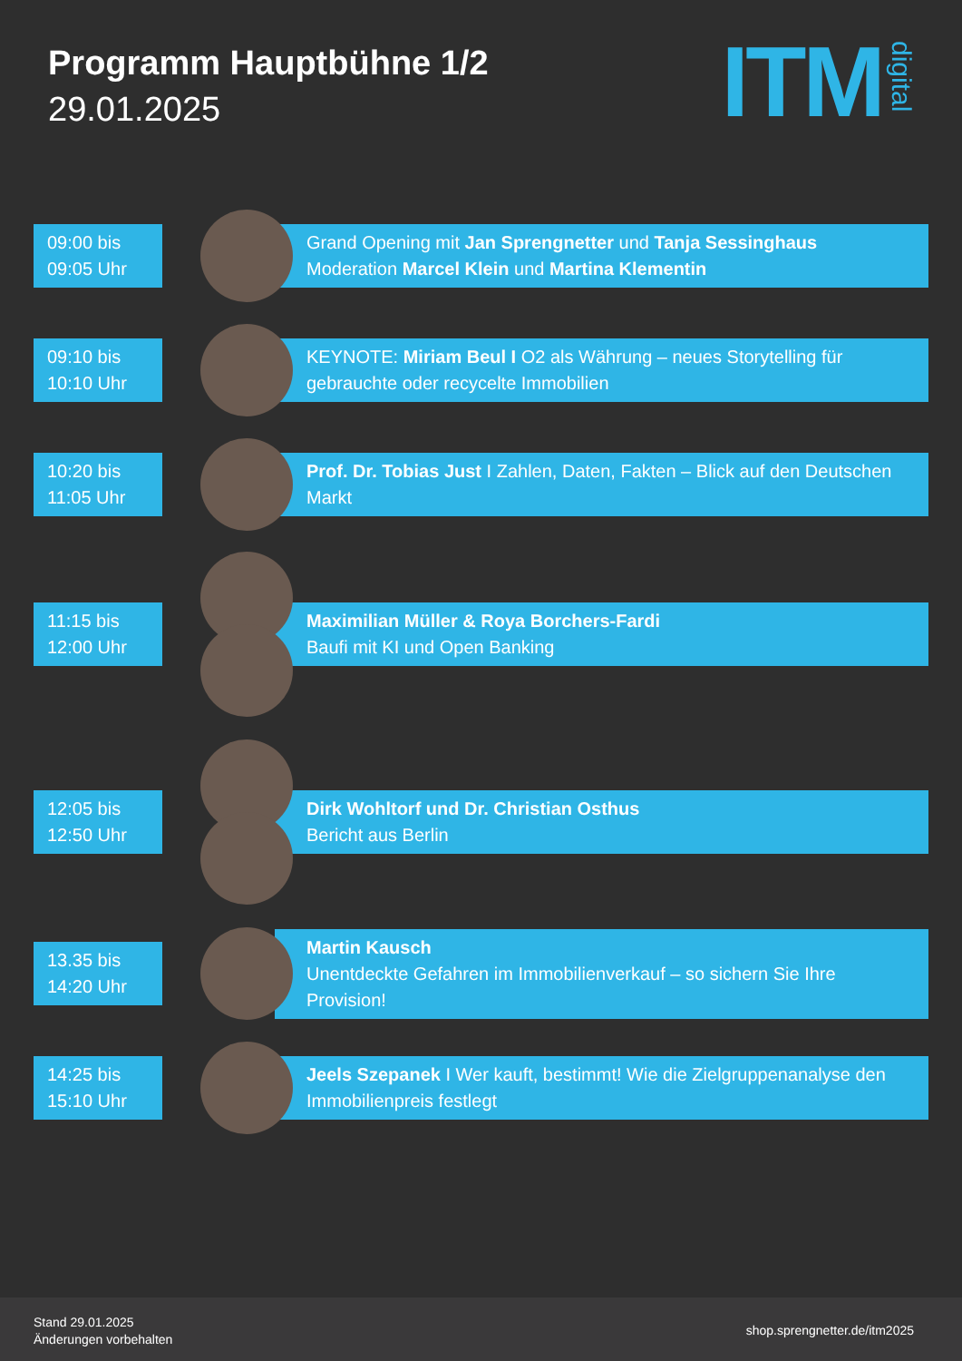Programm Hauptbühne 1/2
29.01.2025
ITM digital
09:00 bis
09:05 Uhr
Grand Opening mit Jan Sprengnetter und Tanja Sessinghaus
Moderation Marcel Klein und Martina Klementin
09:10 bis
10:10 Uhr
KEYNOTE: Miriam Beul I O2 als Währung – neues Storytelling für gebrauchte oder recycelte Immobilien
10:20 bis
11:05 Uhr
Prof. Dr. Tobias Just I Zahlen, Daten, Fakten – Blick auf den Deutschen Markt
11:15 bis
12:00 Uhr
Maximilian Müller & Roya Borchers-Fardi
Baufi mit KI und Open Banking
12:05 bis
12:50 Uhr
Dirk Wohltorf und Dr. Christian Osthus
Bericht aus Berlin
13.35 bis
14:20 Uhr
Martin Kausch
Unentdeckte Gefahren im Immobilienverkauf – so sichern Sie Ihre Provision!
14:25 bis
15:10 Uhr
Jeels Szepanek I Wer kauft, bestimmt! Wie die Zielgruppenanalyse den Immobilienpreis festlegt
Stand 29.01.2025
Änderungen vorbehalten
shop.sprengnetter.de/itm2025